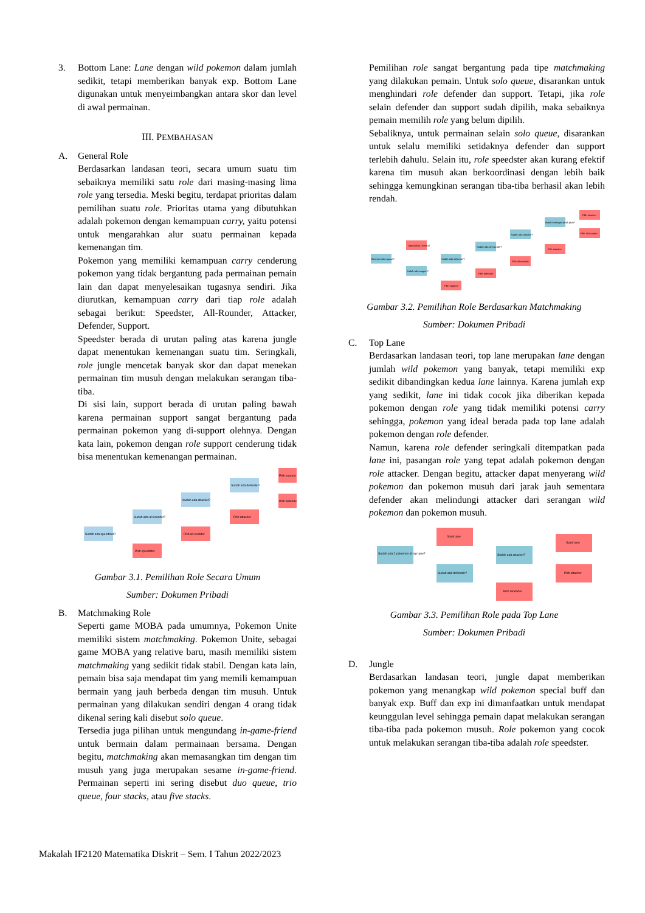3. Bottom Lane: Lane dengan wild pokemon dalam jumlah sedikit, tetapi memberikan banyak exp. Bottom Lane digunakan untuk menyeimbangkan antara skor dan level di awal permainan.
III. PEMBAHASAN
A. General Role
Berdasarkan landasan teori, secara umum suatu tim sebaiknya memiliki satu role dari masing-masing lima role yang tersedia. Meski begitu, terdapat prioritas dalam pemilihan suatu role. Prioritas utama yang dibutuhkan adalah pokemon dengan kemampuan carry, yaitu potensi untuk mengarahkan alur suatu permainan kepada kemenangan tim.
Pokemon yang memiliki kemampuan carry cenderung pokemon yang tidak bergantung pada permainan pemain lain dan dapat menyelesaikan tugasnya sendiri. Jika diurutkan, kemampuan carry dari tiap role adalah sebagai berikut: Speedster, All-Rounder, Attacker, Defender, Support.
Speedster berada di urutan paling atas karena jungle dapat menentukan kemenangan suatu tim. Seringkali, role jungle mencetak banyak skor dan dapat menekan permainan tim musuh dengan melakukan serangan tiba-tiba.
Di sisi lain, support berada di urutan paling bawah karena permainan support sangat bergantung pada permainan pokemon yang di-support olehnya. Dengan kata lain, pokemon dengan role support cenderung tidak bisa menentukan kemenangan permainan.
Sudah ada speedster?
Sudah ada all-rounder?
Pilih speedster
Sudah ada attacker?
Pilih all-rounder
Sudah ada defender?
Pilih attacker
Pilih support
Pilih defender
Gambar 3.1. Pemilihan Role Secara Umum
Sumber: Dokumen Pribadi
B. Matchmaking Role
Seperti game MOBA pada umumnya, Pokemon Unite memiliki sistem matchmaking. Pokemon Unite, sebagai game MOBA yang relative baru, masih memiliki sistem matchmaking yang sedikit tidak stabil. Dengan kata lain, pemain bisa saja mendapat tim yang memili kemampuan bermain yang jauh berbeda dengan tim musuh. Untuk permainan yang dilakukan sendiri dengan 4 orang tidak dikenal sering kali disebut solo queue.
Tersedia juga pilihan untuk mengundang in-game-friend untuk bermain dalam permainaan bersama. Dengan begitu, matchmaking akan memasangkan tim dengan tim musuh yang juga merupakan sesame in-game-friend. Permainan seperti ini sering disebut duo queue, trio queue, four stacks, atau five stacks.
Pemilihan role sangat bergantung pada tipe matchmaking yang dilakukan pemain. Untuk solo queue, disarankan untuk menghindari role defender dan support. Tetapi, jika role selain defender dan support sudah dipilih, maka sebaiknya pemain memilih role yang belum dipilih.
Sebaliknya, untuk permainan selain solo queue, disarankan untuk selalu memiliki setidaknya defender dan support terlebih dahulu. Selain itu, role speedster akan kurang efektif karena tim musuh akan berkoordinasi dengan lebih baik sehingga kemungkinan serangan tiba-tiba berhasil akan lebih rendah.
Bermain solo queue?
Upgrasikan General
Sudah ada support?
Sudah ada defender?
Pilih support
Sudah ada all-rounder?
Pilih defender
Sudah ada attacker?
Pilih all-rounder
Butuh serangan jarak jauh?
Pilih attacker
Pilih attacker
Pilih all-rounder
Gambar 3.2. Pemilihan Role Berdasarkan Matchmaking
Sumber: Dokumen Pribadi
C. Top Lane
Berdasarkan landasan teori, top lane merupakan lane dengan jumlah wild pokemon yang banyak, tetapi memiliki exp sedikit dibandingkan kedua lane lainnya. Karena jumlah exp yang sedikit, lane ini tidak cocok jika diberikan kepada pokemon dengan role yang tidak memiliki potensi carry sehingga, pokemon yang ideal berada pada top lane adalah pokemon dengan role defender.
Namun, karena role defender seringkali ditempatkan pada lane ini, pasangan role yang tepat adalah pokemon dengan role attacker. Dengan begitu, attacker dapat menyerang wild pokemon dan pokemon musuh dari jarak jauh sementara defender akan melindungi attacker dari serangan wild pokemon dan pokemon musuh.
Sudah ada 2 pokemon di top lane?
Ganti lane
Sudah ada defender?
Sudah ada attacker?
Pilih defender
Ganti lane
Pilih attacker
Gambar 3.3. Pemilihan Role pada Top Lane
Sumber: Dokumen Pribadi
D. Jungle
Berdasarkan landasan teori, jungle dapat memberikan pokemon yang menangkap wild pokemon special buff dan banyak exp. Buff dan exp ini dimanfaatkan untuk mendapat keunggulan level sehingga pemain dapat melakukan serangan tiba-tiba pada pokemon musuh. Role pokemon yang cocok untuk melakukan serangan tiba-tiba adalah role speedster.
Makalah IF2120 Matematika Diskrit – Sem. I Tahun 2022/2023